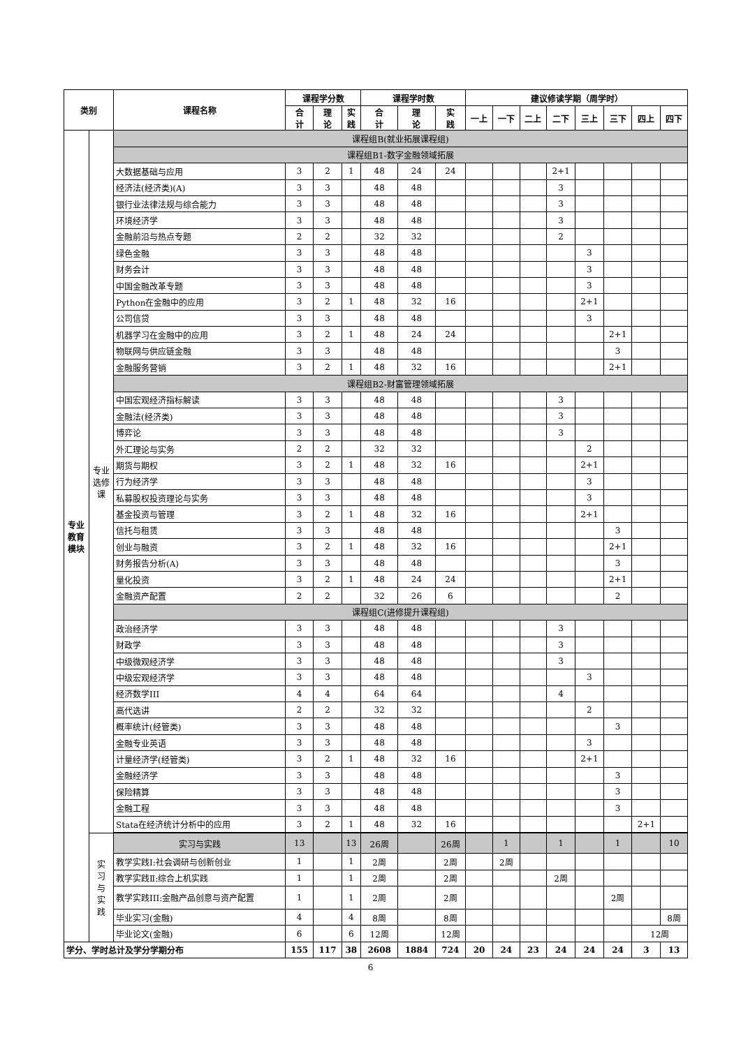| 类别 | | 课程名称 | 课程学分数 | | | 课程学时数 | | | 建议修读学期（周学时） | | | | | | | |
| --- | --- | --- | --- | --- | --- | --- | --- | --- | --- | --- | --- | --- | --- | --- | --- | --- |
| | | | 合 计 | 理 论 | 实 践 | 合 计 | 理 论 | 实 践 | 一上 | 一下 | 二上 | 二下 | 三上 | 三下 | 四上 | 四下 |
| 专业 教育 模块 | 专业 选修 课 | 课程组B(就业拓展课程组) | | | | | | | | | | | | | | |
| | | 课程组B1-数字金融领域拓展 | | | | | | | | | | | | | | |
| | | 大数据基础与应用 | 3 | 2 | 1 | 48 | 24 | 24 | | | | 2+1 | | | | |
| | | 经济法(经济类)(A) | 3 | 3 | | 48 | 48 | | | | | 3 | | | | |
| | | 银行业法律法规与综合能力 | 3 | 3 | | 48 | 48 | | | | | 3 | | | | |
| | | 环境经济学 | 3 | 3 | | 48 | 48 | | | | | 3 | | | | |
| | | 金融前沿与热点专题 | 2 | 2 | | 32 | 32 | | | | | 2 | | | | |
| | | 绿色金融 | 3 | 3 | | 48 | 48 | | | | | | 3 | | | |
| | | 财务会计 | 3 | 3 | | 48 | 48 | | | | | | 3 | | | |
| | | 中国金融改革专题 | 3 | 3 | | 48 | 48 | | | | | | 3 | | | |
| | | Python在金融中的应用 | 3 | 2 | 1 | 48 | 32 | 16 | | | | | 2+1 | | | |
| | | 公司信贷 | 3 | 3 | | 48 | 48 | | | | | | 3 | | | |
| | | 机器学习在金融中的应用 | 3 | 2 | 1 | 48 | 24 | 24 | | | | | | 2+1 | | |
| | | 物联网与供应链金融 | 3 | 3 | | 48 | 48 | | | | | | | 3 | | |
| | | 金融服务营销 | 3 | 2 | 1 | 48 | 32 | 16 | | | | | | 2+1 | | |
| | | 课程组B2-财富管理领域拓展 | | | | | | | | | | | | | | |
| | | 中国宏观经济指标解读 | 3 | 3 | | 48 | 48 | | | | | 3 | | | | |
| | | 金融法(经济类) | 3 | 3 | | 48 | 48 | | | | | 3 | | | | |
| | | 博弈论 | 3 | 3 | | 48 | 48 | | | | | 3 | | | | |
| | | 外汇理论与实务 | 2 | 2 | | 32 | 32 | | | | | | 2 | | | |
| | | 期货与期权 | 3 | 2 | 1 | 48 | 32 | 16 | | | | | 2+1 | | | |
| | | 行为经济学 | 3 | 3 | | 48 | 48 | | | | | | 3 | | | |
| | | 私募股权投资理论与实务 | 3 | 3 | | 48 | 48 | | | | | | 3 | | | |
| | | 基金投资与管理 | 3 | 2 | 1 | 48 | 32 | 16 | | | | | 2+1 | | | |
| | | 信托与租赁 | 3 | 3 | | 48 | 48 | | | | | | | 3 | | |
| | | 创业与融资 | 3 | 2 | 1 | 48 | 32 | 16 | | | | | | 2+1 | | |
| | | 财务报告分析(A) | 3 | 3 | | 48 | 48 | | | | | | | 3 | | |
| | | 量化投资 | 3 | 2 | 1 | 48 | 24 | 24 | | | | | | 2+1 | | |
| | | 金融资产配置 | 2 | 2 | | 32 | 26 | 6 | | | | | | 2 | | |
| | | 课程组C(进修提升课程组) | | | | | | | | | | | | | | |
| | | 政治经济学 | 3 | 3 | | 48 | 48 | | | | | 3 | | | | |
| | | 财政学 | 3 | 3 | | 48 | 48 | | | | | 3 | | | | |
| | | 中级微观经济学 | 3 | 3 | | 48 | 48 | | | | | 3 | | | | |
| | | 中级宏观经济学 | 3 | 3 | | 48 | 48 | | | | | | 3 | | | |
| | | 经济数学III | 4 | 4 | | 64 | 64 | | | | | 4 | | | | |
| | | 高代选讲 | 2 | 2 | | 32 | 32 | | | | | | 2 | | | |
| | | 概率统计(经管类) | 3 | 3 | | 48 | 48 | | | | | | | 3 | | |
| | | 金融专业英语 | 3 | 3 | | 48 | 48 | | | | | | 3 | | | |
| | | 计量经济学(经管类) | 3 | 2 | 1 | 48 | 32 | 16 | | | | | 2+1 | | | |
| | | 金融经济学 | 3 | 3 | | 48 | 48 | | | | | | | 3 | | |
| | | 保险精算 | 3 | 3 | | 48 | 48 | | | | | | | 3 | | |
| | | 金融工程 | 3 | 3 | | 48 | 48 | | | | | | | 3 | | |
| | | Stata在经济统计分析中的应用 | 3 | 2 | 1 | 48 | 32 | 16 | | | | | | | 2+1 | |
| | 实 习 与 实 践 | 实习与实践 | 13 | | 13 | 26周 | | 26周 | | 1 | | 1 | | 1 | | 10 |
| | | 教学实践Ⅰ:社会调研与创新创业 | 1 | | 1 | 2周 | | 2周 | | 2周 | | | | | | |
| | | 教学实践Ⅱ:综合上机实践 | 1 | | 1 | 2周 | | 2周 | | | | 2周 | | | | |
| | | 教学实践III:金融产品创意与资产配置 | 1 | | 1 | 2周 | | 2周 | | | | | | 2周 | | |
| | | 毕业实习(金融) | 4 | | 4 | 8周 | | 8周 | | | | | | | | 8周 |
| | | 毕业论文(金融) | 6 | | 6 | 12周 | | 12周 | | | | | | | 12周 | |
| 学分、学时总计及学分学期分布 | | | 155 | 117 | 38 | 2608 | 1884 | 724 | 20 | 24 | 23 | 24 | 24 | 24 | 3 | 13 |
6